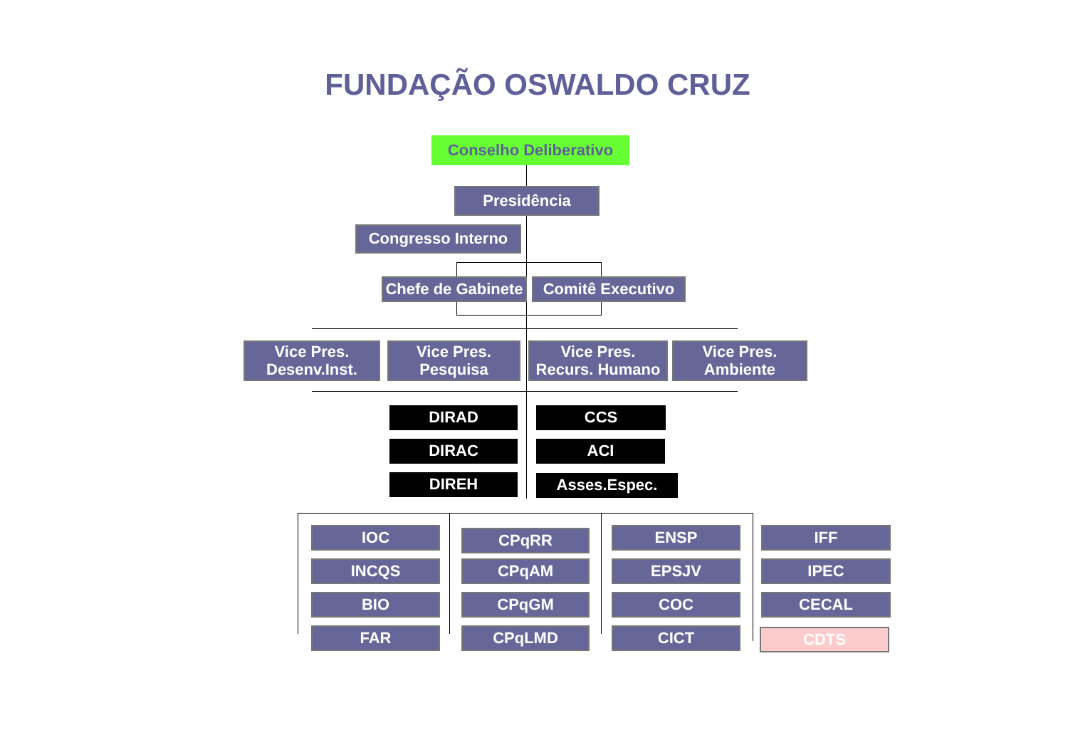FUNDAÇÃO OSWALDO CRUZ
Conselho Deliberativo
Presidência
Congresso Interno
Chefe de Gabinete
Comitê Executivo
Vice Pres.
Desenv.Inst.
Vice Pres.
Pesquisa
Vice Pres.
Recurs. Humano
Vice Pres.
Ambiente
DIRAD CCS
DIRAC ACI
DIREH Asses.Espec.
IOC
INCQS
BIO
FAR
CPqRR
CPqAM
CPqGM
CPqLMD
ENSP
EPSJV
COC
CICT
IFF
IPEC
CECAL
CDTS